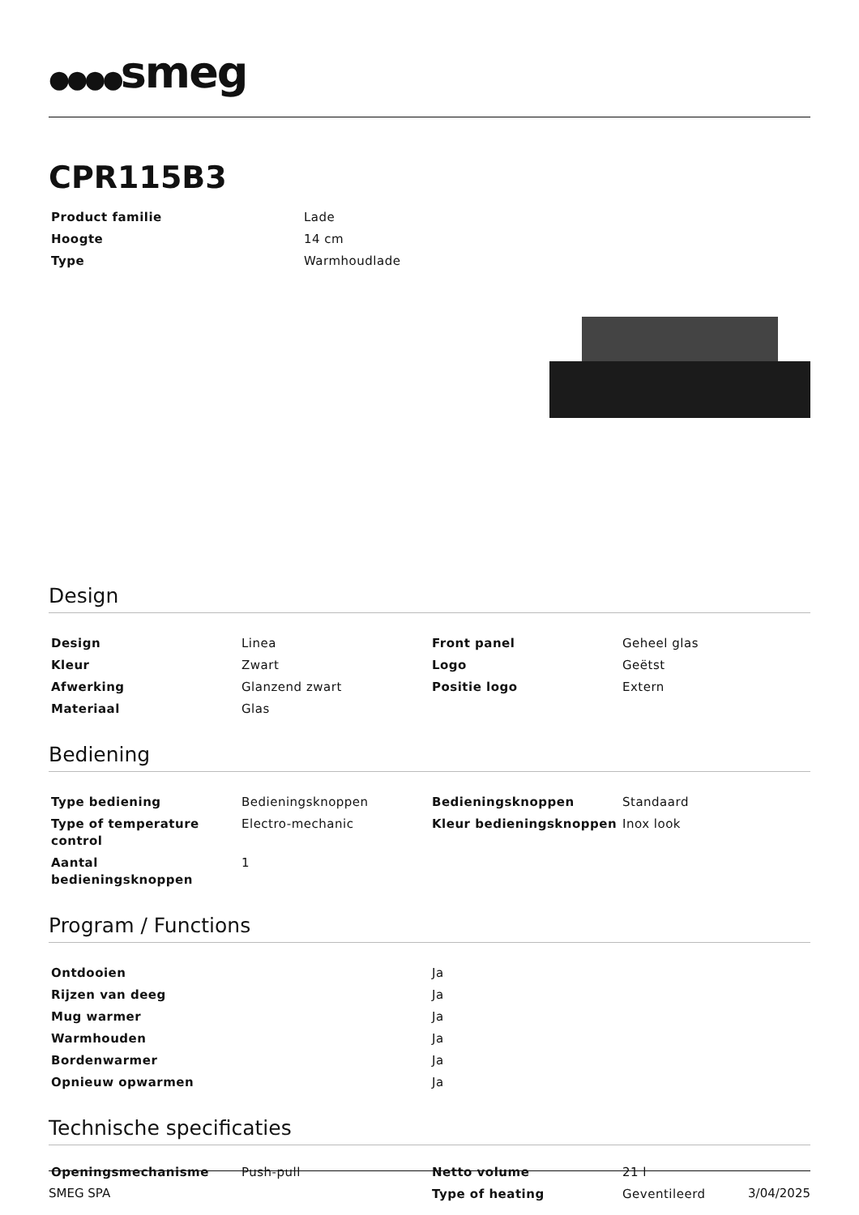●●●●smeg
CPR115B3
| Product familie | Lade |
| Hoogte | 14 cm |
| Type | Warmhoudlade |
Design
| Design | Linea | Front panel | Geheel glas |
| Kleur | Zwart | Logo | Geëtst |
| Afwerking | Glanzend zwart | Positie logo | Extern |
| Materiaal | Glas | | |
Bediening
| Type bediening | Bedieningsknoppen | Bedieningsknoppen | Standaard |
| Type of temperature control | Electro-mechanic | Kleur bedieningsknoppen | Inox look |
| Aantal bedieningsknoppen | 1 | | |
Program / Functions
| Ontdooien | Ja |
| Rijzen van deeg | Ja |
| Mug warmer | Ja |
| Warmhouden | Ja |
| Bordenwarmer | Ja |
| Opnieuw opwarmen | Ja |
Technische specificaties
| Openingsmechanisme | Push-pull | Netto volume | 21 l |
| | | Type of heating | Geventileerd |
SMEG SPA 3/04/2025